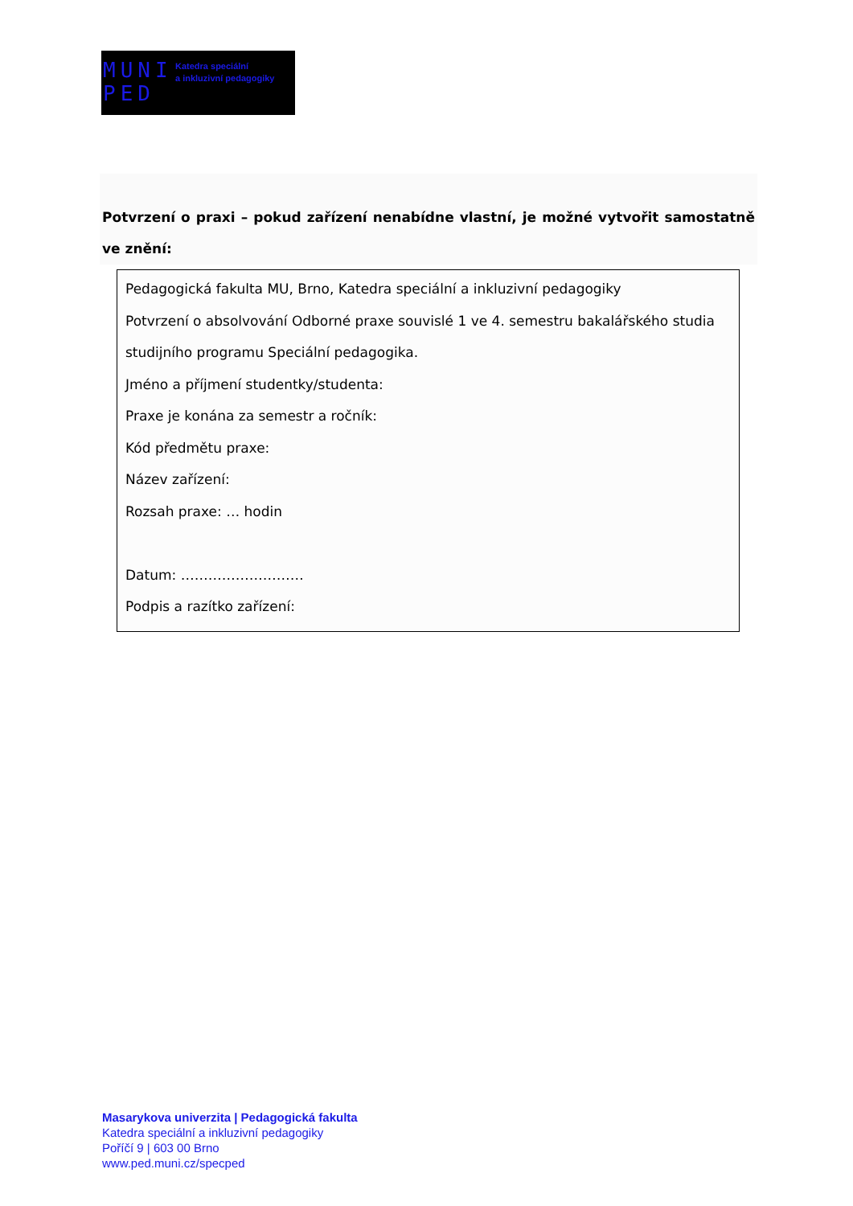MUNI
PED
Katedra speciální
a inkluzivní pedagogiky
Potvrzení o praxi – pokud zařízení nenabídne vlastní, je možné vytvořit samostatně ve znění:
Pedagogická fakulta MU, Brno, Katedra speciální a inkluzivní pedagogiky
Potvrzení o absolvování Odborné praxe souvislé 1 ve 4. semestru bakalářského studia studijního programu Speciální pedagogika.
Jméno a příjmení studentky/studenta:
Praxe je konána za semestr a ročník:
Kód předmětu praxe:
Název zařízení:
Rozsah praxe: … hodin
Datum: ………………………
Podpis a razítko zařízení:
Masarykova univerzita | Pedagogická fakulta
Katedra speciální a inkluzivní pedagogiky
Poříčí 9 | 603 00 Brno
www.ped.muni.cz/specped